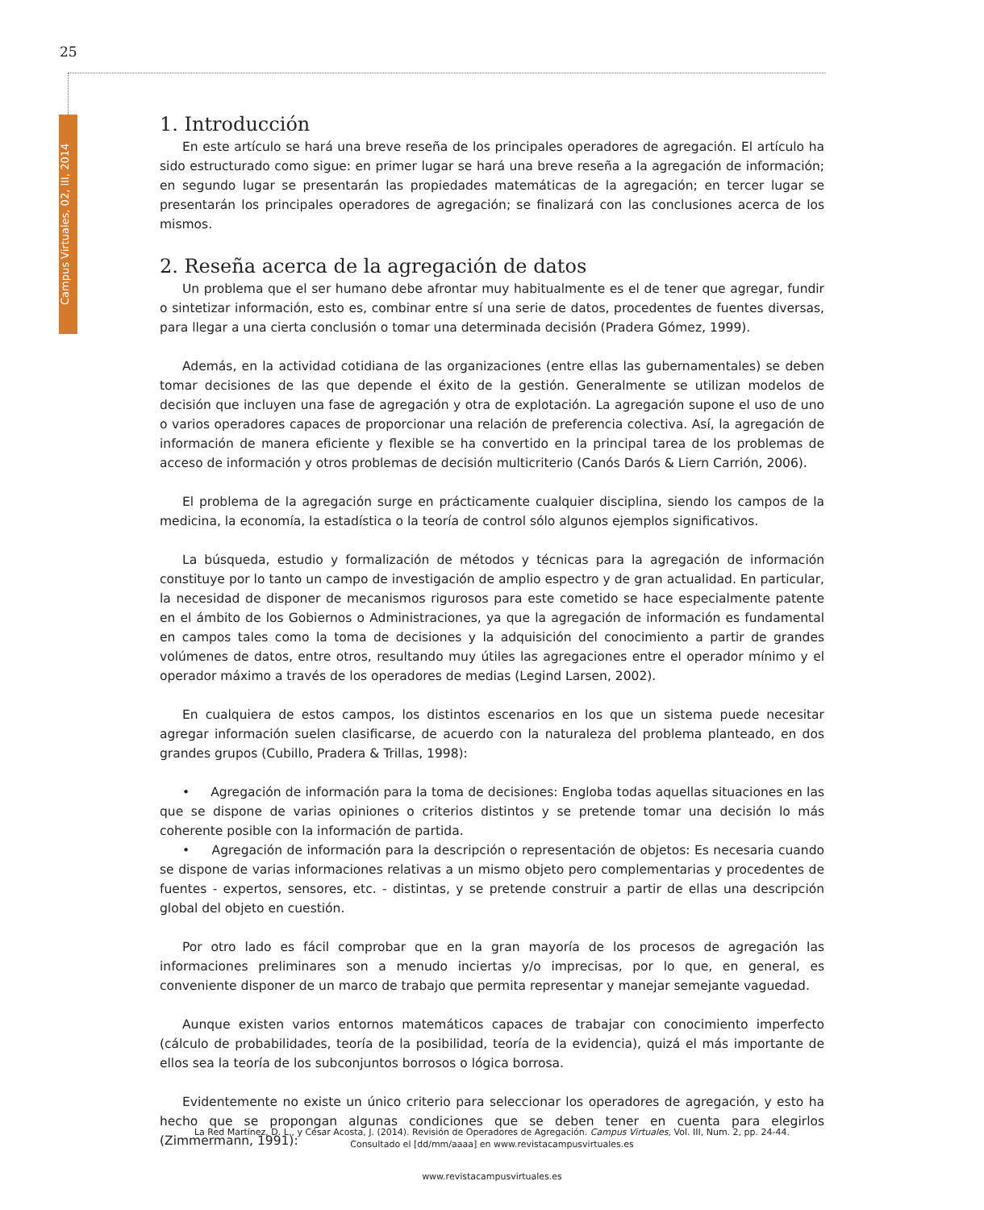25
Campus Virtuales, 02, III, 2014
1. Introducción
En este artículo se hará una breve reseña de los principales operadores de agregación. El artículo ha sido estructurado como sigue: en primer lugar se hará una breve reseña a la agregación de información; en segundo lugar se presentarán las propiedades matemáticas de la agregación; en tercer lugar se presentarán los principales operadores de agregación; se finalizará con las conclusiones acerca de los mismos.
2. Reseña acerca de la agregación de datos
Un problema que el ser humano debe afrontar muy habitualmente es el de tener que agregar, fundir o sintetizar información, esto es, combinar entre sí una serie de datos, procedentes de fuentes diversas, para llegar a una cierta conclusión o tomar una determinada decisión (Pradera Gómez, 1999).
Además, en la actividad cotidiana de las organizaciones (entre ellas las gubernamentales) se deben tomar decisiones de las que depende el éxito de la gestión. Generalmente se utilizan modelos de decisión que incluyen una fase de agregación y otra de explotación. La agregación supone el uso de uno o varios operadores capaces de proporcionar una relación de preferencia colectiva. Así, la agregación de información de manera eficiente y flexible se ha convertido en la principal tarea de los problemas de acceso de información y otros problemas de decisión multicriterio (Canós Darós & Liern Carrión, 2006).
El problema de la agregación surge en prácticamente cualquier disciplina, siendo los campos de la medicina, la economía, la estadística o la teoría de control sólo algunos ejemplos significativos.
La búsqueda, estudio y formalización de métodos y técnicas para la agregación de información constituye por lo tanto un campo de investigación de amplio espectro y de gran actualidad. En particular, la necesidad de disponer de mecanismos rigurosos para este cometido se hace especialmente patente en el ámbito de los Gobiernos o Administraciones, ya que la agregación de información es fundamental en campos tales como la toma de decisiones y la adquisición del conocimiento a partir de grandes volúmenes de datos, entre otros, resultando muy útiles las agregaciones entre el operador mínimo y el operador máximo a través de los operadores de medias (Legind Larsen, 2002).
En cualquiera de estos campos, los distintos escenarios en los que un sistema puede necesitar agregar información suelen clasificarse, de acuerdo con la naturaleza del problema planteado, en dos grandes grupos (Cubillo, Pradera & Trillas, 1998):
• Agregación de información para la toma de decisiones: Engloba todas aquellas situaciones en las que se dispone de varias opiniones o criterios distintos y se pretende tomar una decisión lo más coherente posible con la información de partida.
• Agregación de información para la descripción o representación de objetos: Es necesaria cuando se dispone de varias informaciones relativas a un mismo objeto pero complementarias y procedentes de fuentes - expertos, sensores, etc. - distintas, y se pretende construir a partir de ellas una descripción global del objeto en cuestión.
Por otro lado es fácil comprobar que en la gran mayoría de los procesos de agregación las informaciones preliminares son a menudo inciertas y/o imprecisas, por lo que, en general, es conveniente disponer de un marco de trabajo que permita representar y manejar semejante vaguedad.
Aunque existen varios entornos matemáticos capaces de trabajar con conocimiento imperfecto (cálculo de probabilidades, teoría de la posibilidad, teoría de la evidencia), quizá el más importante de ellos sea la teoría de los subconjuntos borrosos o lógica borrosa.
Evidentemente no existe un único criterio para seleccionar los operadores de agregación, y esto ha hecho que se propongan algunas condiciones que se deben tener en cuenta para elegirlos (Zimmermann, 1991):
La Red Martínez, D. L., y César Acosta, J. (2014). Revisión de Operadores de Agregación. Campus Virtuales, Vol. III, Num. 2, pp. 24-44. Consultado el [dd/mm/aaaa] en www.revistacampusvirtuales.es
www.revistacampusvirtuales.es